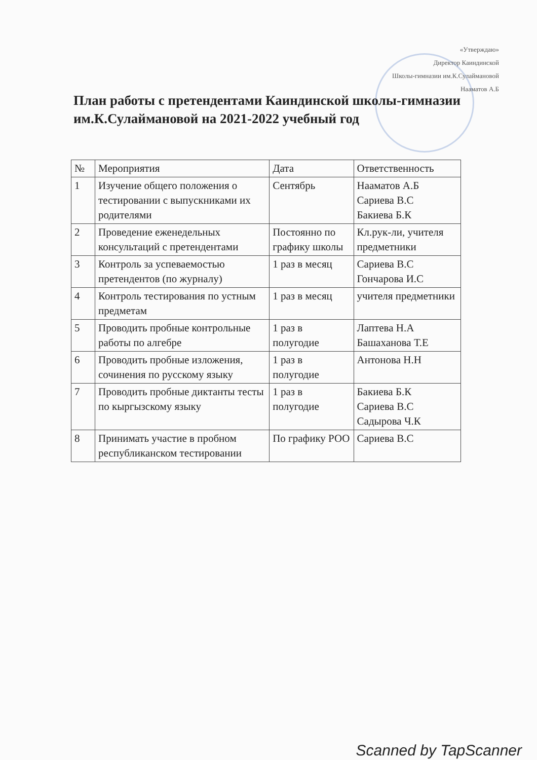«Утверждаю»
Директор Каиндинской
Школы-гимназии им.К.Сулаймановой
Нааматов А.Б
План работы с претендентами Каиндинской школы-гимназии им.К.Сулаймановой на 2021-2022 учебный год
| № | Мероприятия | Дата | Ответственность |
| --- | --- | --- | --- |
| 1 | Изучение общего положения о тестировании с выпускниками их родителями | Сентябрь | Нааматов А.Б Сариева В.С Бакиева Б.К |
| 2 | Проведение еженедельных консультаций с претендентами | Постоянно по графику школы | Кл.рук-ли, учителя предметники |
| 3 | Контроль за успеваемостью претендентов (по журналу) | 1 раз в месяц | Сариева В.С Гончарова И.С |
| 4 | Контроль тестирования по устным предметам | 1 раз в месяц | учителя предметники |
| 5 | Проводить пробные контрольные работы по алгебре | 1 раз в полугодие | Лаптева Н.А Башаханова Т.Е |
| 6 | Проводить пробные изложения, сочинения по русскому языку | 1 раз в полугодие | Антонова Н.Н |
| 7 | Проводить пробные диктанты тесты по кыргызскому языку | 1 раз в полугодие | Бакиева Б.К Сариева В.С Садырова Ч.К |
| 8 | Принимать участие в пробном республиканском тестировании | По графику РОО | Сариева В.С |
Scanned by TapScanner